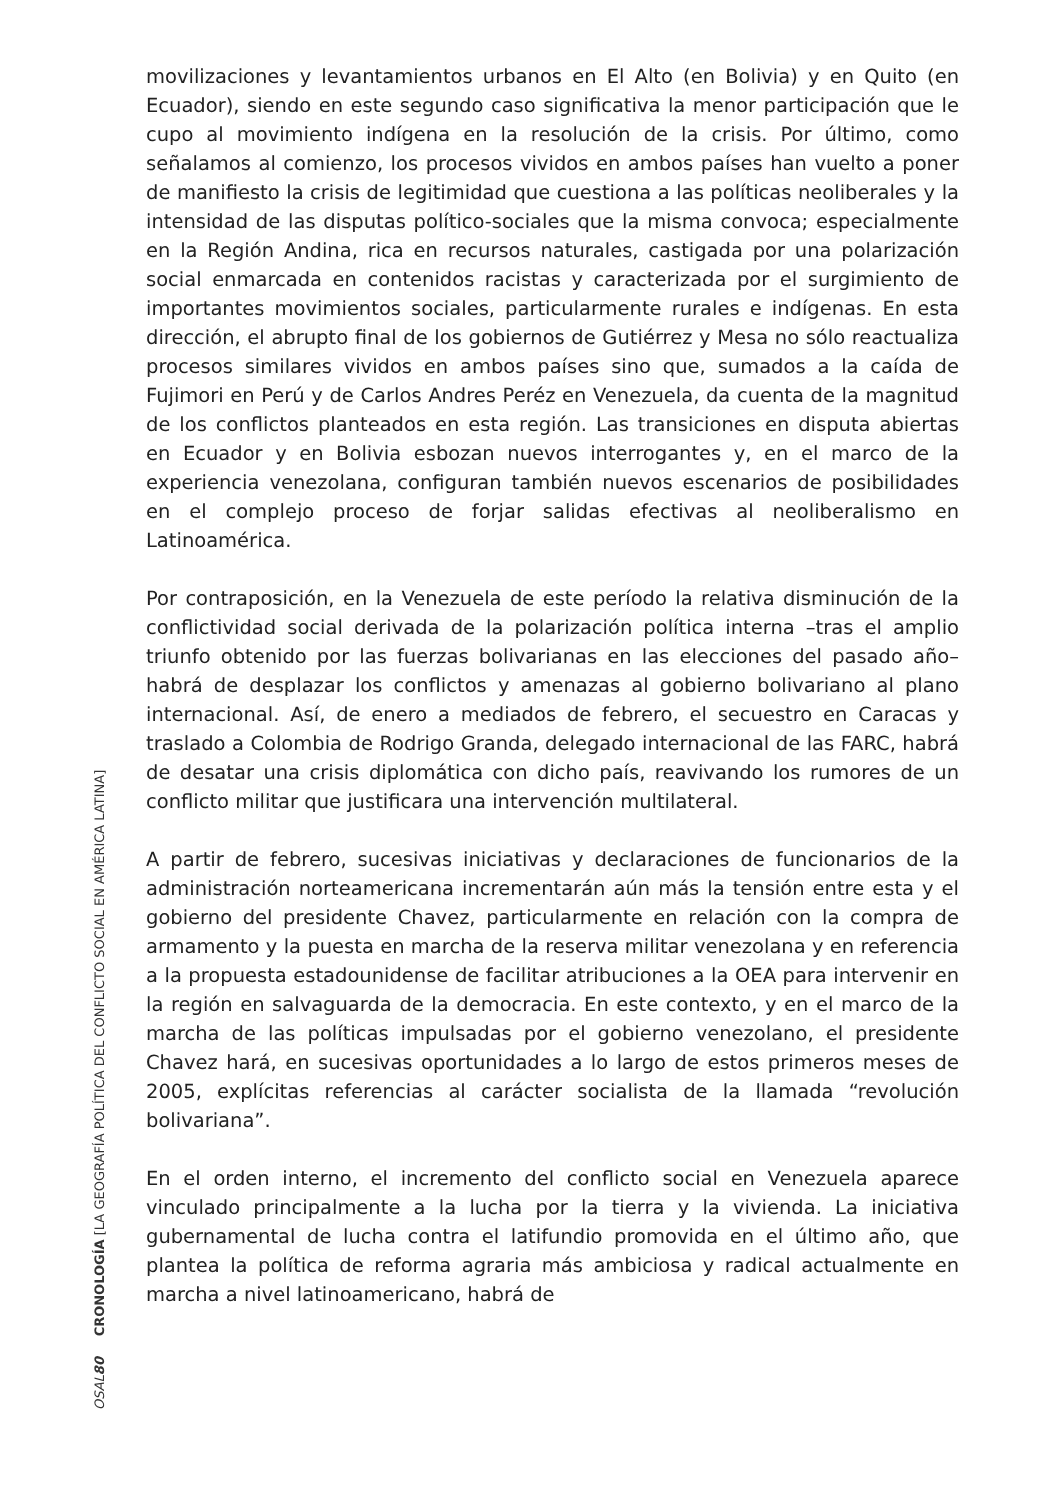movilizaciones y levantamientos urbanos en El Alto (en Bolivia) y en Quito (en Ecuador), siendo en este segundo caso significativa la menor participación que le cupo al movimiento indígena en la resolución de la crisis. Por último, como señalamos al comienzo, los procesos vividos en ambos países han vuelto a poner de manifiesto la crisis de legitimidad que cuestiona a las políticas neoliberales y la intensidad de las disputas político-sociales que la misma convoca; especialmente en la Región Andina, rica en recursos naturales, castigada por una polarización social enmarcada en contenidos racistas y caracterizada por el surgimiento de importantes movimientos sociales, particularmente rurales e indígenas. En esta dirección, el abrupto final de los gobiernos de Gutiérrez y Mesa no sólo reactualiza procesos similares vividos en ambos países sino que, sumados a la caída de Fujimori en Perú y de Carlos Andres Peréz en Venezuela, da cuenta de la magnitud de los conflictos planteados en esta región. Las transiciones en disputa abiertas en Ecuador y en Bolivia esbozan nuevos interrogantes y, en el marco de la experiencia venezolana, configuran también nuevos escenarios de posibilidades en el complejo proceso de forjar salidas efectivas al neoliberalismo en Latinoamérica.
Por contraposición, en la Venezuela de este período la relativa disminución de la conflictividad social derivada de la polarización política interna –tras el amplio triunfo obtenido por las fuerzas bolivarianas en las elecciones del pasado año– habrá de desplazar los conflictos y amenazas al gobierno bolivariano al plano internacional. Así, de enero a mediados de febrero, el secuestro en Caracas y traslado a Colombia de Rodrigo Granda, delegado internacional de las FARC, habrá de desatar una crisis diplomática con dicho país, reavivando los rumores de un conflicto militar que justificara una intervención multilateral.
A partir de febrero, sucesivas iniciativas y declaraciones de funcionarios de la administración norteamericana incrementarán aún más la tensión entre esta y el gobierno del presidente Chavez, particularmente en relación con la compra de armamento y la puesta en marcha de la reserva militar venezolana y en referencia a la propuesta estadounidense de facilitar atribuciones a la OEA para intervenir en la región en salvaguarda de la democracia. En este contexto, y en el marco de la marcha de las políticas impulsadas por el gobierno venezolano, el presidente Chavez hará, en sucesivas oportunidades a lo largo de estos primeros meses de 2005, explícitas referencias al carácter socialista de la llamada “revolución bolivariana”.
En el orden interno, el incremento del conflicto social en Venezuela aparece vinculado principalmente a la lucha por la tierra y la vivienda. La iniciativa gubernamental de lucha contra el latifundio promovida en el último año, que plantea la política de reforma agraria más ambiciosa y radical actualmente en marcha a nivel latinoamericano, habrá de
OSAL 80 CRONOLOGÍA [LA GEOGRAFÍA POLÍTICA DEL CONFLICTO SOCIAL EN AMÉRICA LATINA]